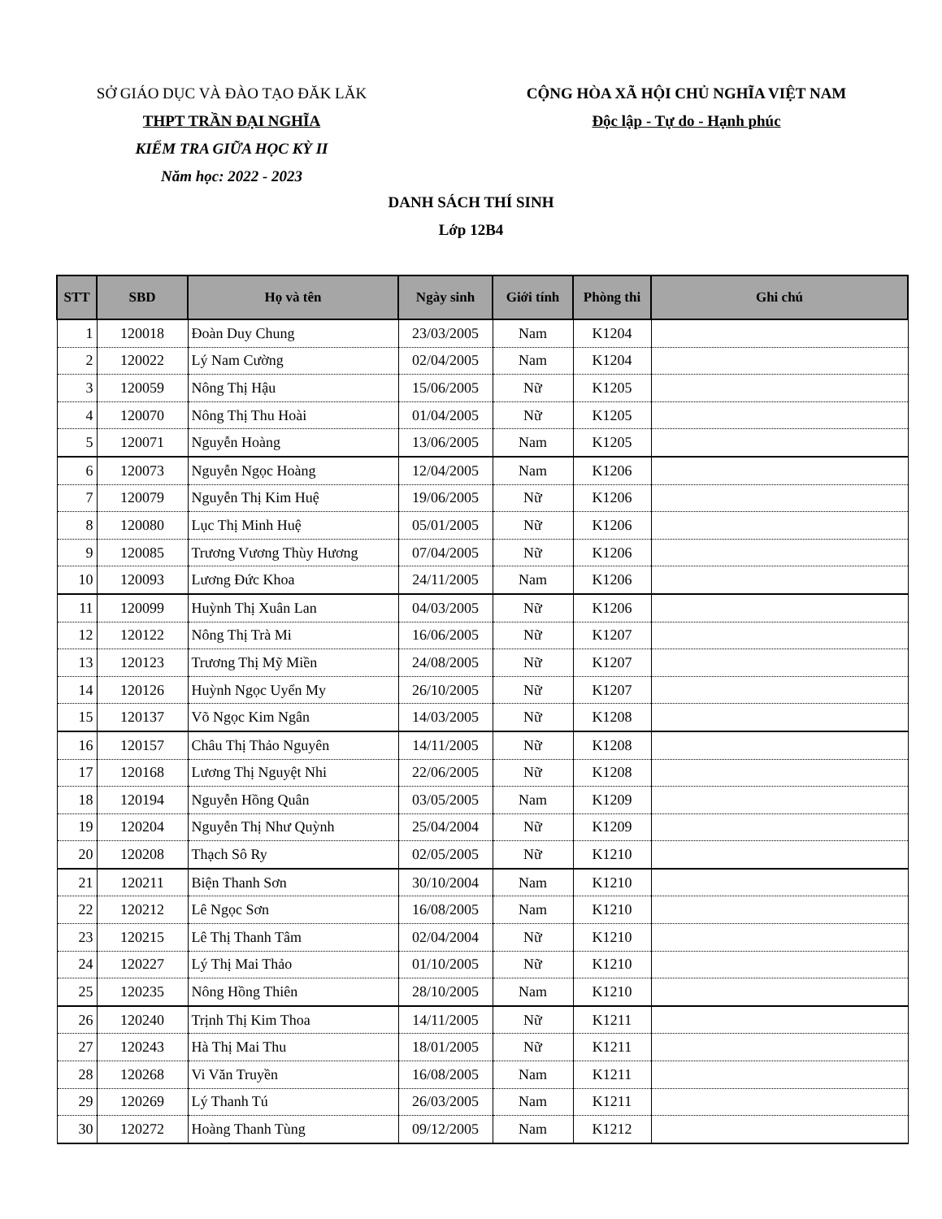SỞ GIÁO DỤC VÀ ĐÀO TẠO ĐĂK LĂK
THPT TRẦN ĐẠI NGHĨA
KIỂM TRA GIỮA HỌC KỲ II
Năm học: 2022 - 2023
CỘNG HÒA XÃ HỘI CHỦ NGHĨA VIỆT NAM
Độc lập - Tự do - Hạnh phúc
DANH SÁCH THÍ SINH
Lớp 12B4
| STT | SBD | Họ và tên | Ngày sinh | Giới tính | Phòng thi | Ghi chú |
| --- | --- | --- | --- | --- | --- | --- |
| 1 | 120018 | Đoàn Duy Chung | 23/03/2005 | Nam | K1204 | |
| 2 | 120022 | Lý Nam Cường | 02/04/2005 | Nam | K1204 | |
| 3 | 120059 | Nông Thị Hậu | 15/06/2005 | Nữ | K1205 | |
| 4 | 120070 | Nông Thị Thu Hoài | 01/04/2005 | Nữ | K1205 | |
| 5 | 120071 | Nguyễn Hoàng | 13/06/2005 | Nam | K1205 | |
| 6 | 120073 | Nguyễn Ngọc Hoàng | 12/04/2005 | Nam | K1206 | |
| 7 | 120079 | Nguyễn Thị Kim Huệ | 19/06/2005 | Nữ | K1206 | |
| 8 | 120080 | Lục Thị Minh Huệ | 05/01/2005 | Nữ | K1206 | |
| 9 | 120085 | Trương Vương Thùy Hương | 07/04/2005 | Nữ | K1206 | |
| 10 | 120093 | Lương Đức Khoa | 24/11/2005 | Nam | K1206 | |
| 11 | 120099 | Huỳnh Thị Xuân Lan | 04/03/2005 | Nữ | K1206 | |
| 12 | 120122 | Nông Thị Trà Mi | 16/06/2005 | Nữ | K1207 | |
| 13 | 120123 | Trương Thị Mỹ Miền | 24/08/2005 | Nữ | K1207 | |
| 14 | 120126 | Huỳnh Ngọc Uyển My | 26/10/2005 | Nữ | K1207 | |
| 15 | 120137 | Võ Ngọc Kim Ngân | 14/03/2005 | Nữ | K1208 | |
| 16 | 120157 | Châu Thị Thảo Nguyên | 14/11/2005 | Nữ | K1208 | |
| 17 | 120168 | Lương Thị Nguyệt Nhi | 22/06/2005 | Nữ | K1208 | |
| 18 | 120194 | Nguyễn Hồng Quân | 03/05/2005 | Nam | K1209 | |
| 19 | 120204 | Nguyễn Thị Như Quỳnh | 25/04/2004 | Nữ | K1209 | |
| 20 | 120208 | Thạch Sô Ry | 02/05/2005 | Nữ | K1210 | |
| 21 | 120211 | Biện Thanh Sơn | 30/10/2004 | Nam | K1210 | |
| 22 | 120212 | Lê Ngọc Sơn | 16/08/2005 | Nam | K1210 | |
| 23 | 120215 | Lê Thị Thanh Tâm | 02/04/2004 | Nữ | K1210 | |
| 24 | 120227 | Lý Thị Mai Thảo | 01/10/2005 | Nữ | K1210 | |
| 25 | 120235 | Nông Hồng Thiên | 28/10/2005 | Nam | K1210 | |
| 26 | 120240 | Trịnh Thị Kim Thoa | 14/11/2005 | Nữ | K1211 | |
| 27 | 120243 | Hà Thị Mai Thu | 18/01/2005 | Nữ | K1211 | |
| 28 | 120268 | Vi Văn Truyền | 16/08/2005 | Nam | K1211 | |
| 29 | 120269 | Lý Thanh Tú | 26/03/2005 | Nam | K1211 | |
| 30 | 120272 | Hoàng Thanh Tùng | 09/12/2005 | Nam | K1212 | |